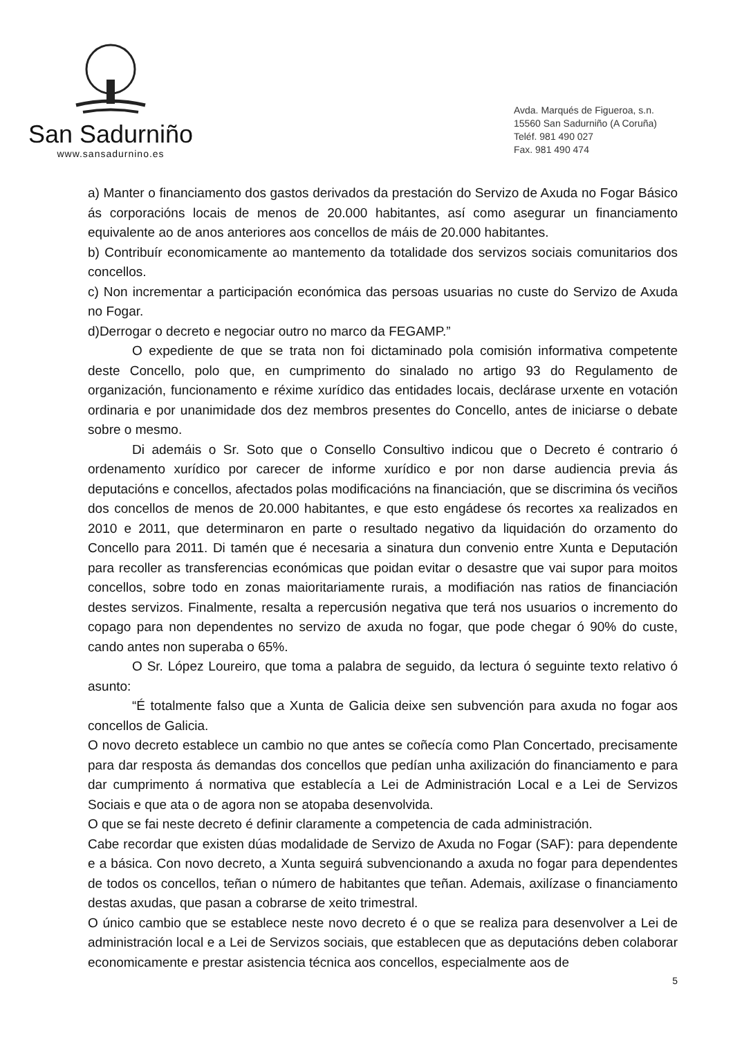San Sadurniño
www.sansadurnino.es
Avda. Marqués de Figueroa, s.n.
15560 San Sadurniño (A Coruña)
Teléf. 981 490 027
Fax. 981 490 474
a) Manter o financiamento dos gastos derivados da prestación do Servizo de Axuda no Fogar Básico ás corporacións locais de menos de 20.000 habitantes, así como asegurar un financiamento equivalente ao de anos anteriores aos concellos de máis de 20.000 habitantes.
b) Contribuír economicamente ao mantemento da totalidade dos servizos sociais comunitarios dos concellos.
c) Non incrementar a participación económica das persoas usuarias no custe do Servizo de Axuda no Fogar.
d)Derrogar o decreto e negociar outro no marco da FEGAMP.”
O expediente de que se trata non foi dictaminado pola comisión informativa competente deste Concello, polo que, en cumprimento do sinalado no artigo 93 do Regulamento de organización, funcionamento e réxime xurídico das entidades locais, declárase urxente en votación ordinaria e por unanimidade dos dez membros presentes do Concello, antes de iniciarse o debate sobre o mesmo.
Di ademáis o Sr. Soto que o Consello Consultivo indicou que o Decreto é contrario ó ordenamento xurídico por carecer de informe xurídico e por non darse audiencia previa ás deputacións e concellos, afectados polas modificacións na financiación, que se discrimina ós veciños dos concellos de menos de 20.000 habitantes, e que esto engádese ós recortes xa realizados en 2010 e 2011, que determinaron en parte o resultado negativo da liquidación do orzamento do Concello para 2011. Di tamén que é necesaria a sinatura dun convenio entre Xunta e Deputación para recoller as transferencias económicas que poidan evitar o desastre que vai supor para moitos concellos, sobre todo en zonas maioritariamente rurais, a modifiación nas ratios de financiación destes servizos. Finalmente, resalta a repercusión negativa que terá nos usuarios o incremento do copago para non dependentes no servizo de axuda no fogar, que pode chegar ó 90% do custe, cando antes non superaba o 65%.
O Sr. López Loureiro, que toma a palabra de seguido, da lectura ó seguinte texto relativo ó asunto:
“É totalmente falso que a Xunta de Galicia deixe sen subvención para axuda no fogar aos concellos de Galicia.
O novo decreto establece un cambio no que antes se coñecía como Plan Concertado, precisamente para dar resposta ás demandas dos concellos que pedían unha axilización do financiamento e para dar cumprimento á normativa que establecía a Lei de Administración Local e a Lei de Servizos Sociais e que ata o de agora non se atopaba desenvolvida.
O que se fai neste decreto é definir claramente a competencia de cada administración.
Cabe recordar que existen dúas modalidade de Servizo de Axuda no Fogar (SAF): para dependente e a básica. Con novo decreto, a Xunta seguirá subvencionando a axuda no fogar para dependentes de todos os concellos, teñan o número de habitantes que teñan. Ademais, axilízase o financiamento destas axudas, que pasan a cobrarse de xeito trimestral.
O único cambio que se establece neste novo decreto é o que se realiza para desenvolver a Lei de administración local e a Lei de Servizos sociais, que establecen que as deputacións deben colaborar economicamente e prestar asistencia técnica aos concellos, especialmente aos de
5